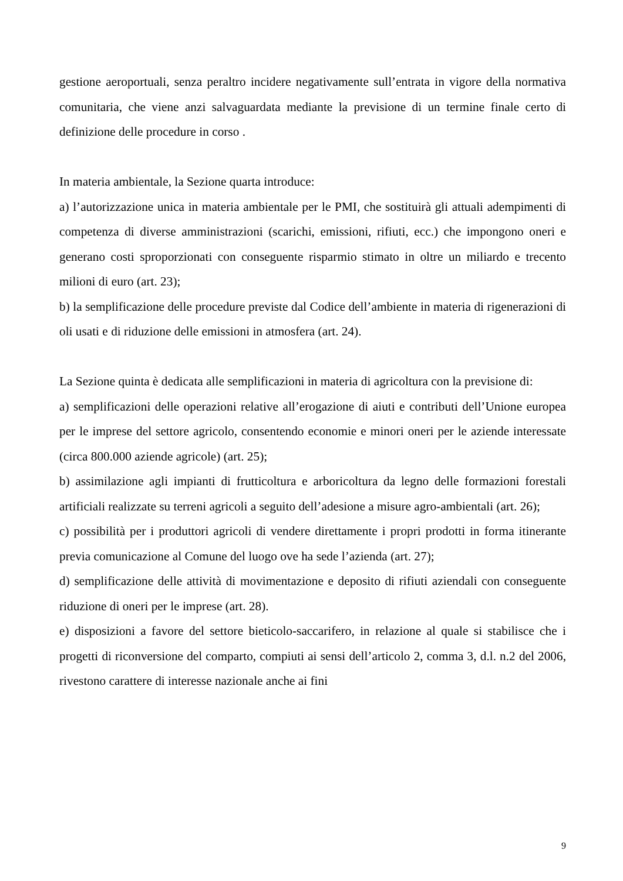gestione aeroportuali, senza peraltro incidere negativamente sull’entrata in vigore della normativa comunitaria, che viene anzi salvaguardata mediante la previsione di un termine finale certo di definizione delle procedure in corso .
In materia ambientale, la Sezione quarta introduce:
a) l’autorizzazione unica in materia ambientale per le PMI, che sostituirà gli attuali adempimenti di competenza di diverse amministrazioni (scarichi, emissioni, rifiuti, ecc.) che impongono oneri e generano costi sproporzionati con conseguente risparmio stimato in oltre un miliardo e trecento milioni di euro (art. 23);
b) la semplificazione delle procedure previste dal Codice dell’ambiente in materia di rigenerazioni di oli usati e di riduzione delle emissioni in atmosfera (art. 24).
La Sezione quinta è dedicata alle semplificazioni in materia di agricoltura con la previsione di:
a) semplificazioni delle operazioni relative all’erogazione di aiuti e contributi dell’Unione europea per le imprese del settore agricolo, consentendo economie e minori oneri per le aziende interessate (circa 800.000 aziende agricole) (art. 25);
b) assimilazione agli impianti di frutticoltura e arboricoltura da legno delle formazioni forestali artificiali realizzate su terreni agricoli a seguito dell’adesione a misure agro-ambientali (art. 26);
c) possibilità per i produttori agricoli di vendere direttamente i propri prodotti in forma itinerante previa comunicazione al Comune del luogo ove ha sede l’azienda (art. 27);
d) semplificazione delle attività di movimentazione e deposito di rifiuti aziendali con conseguente riduzione di oneri per le imprese (art. 28).
e) disposizioni a favore del settore bieticolo-saccarifero, in relazione al quale si stabilisce che i progetti di riconversione del comparto, compiuti ai sensi dell’articolo 2, comma 3, d.l. n.2 del 2006, rivestono carattere di interesse nazionale anche ai fini
9